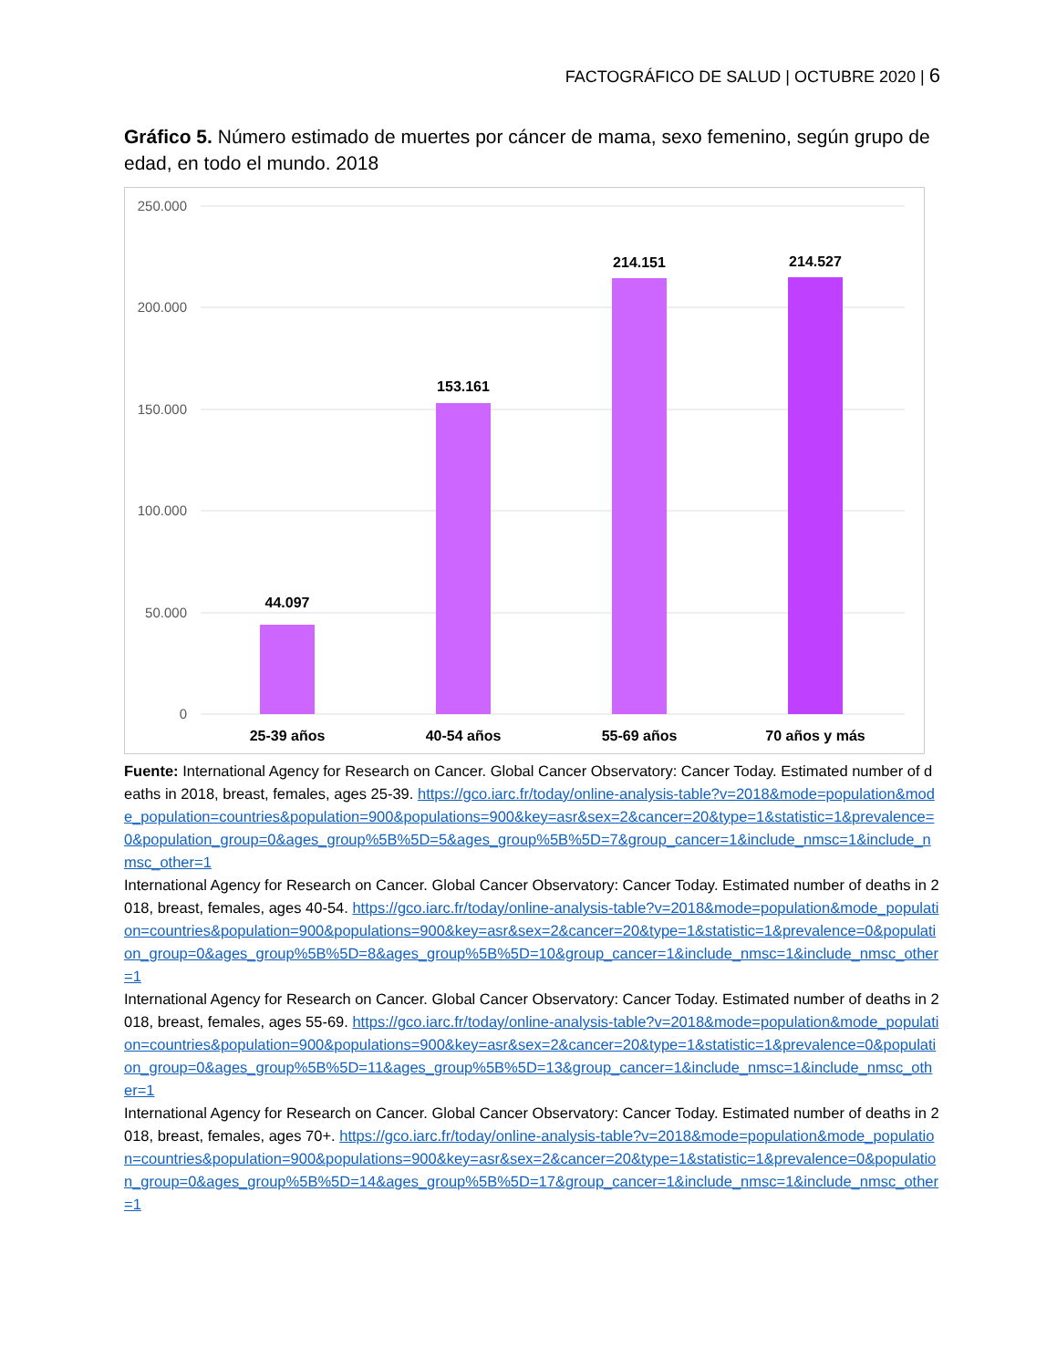FACTOGRÁFICO DE SALUD | OCTUBRE 2020 | 6
Gráfico 5. Número estimado de muertes por cáncer de mama, sexo femenino, según grupo de edad, en todo el mundo. 2018
250.000
200.000
150.000
100.000
50.000
0
44.097
153.161
214.151
214.527
25-39 años
40-54 años
55-69 años
70 años y más
Fuente: International Agency for Research on Cancer. Global Cancer Observatory: Cancer Today. Estimated number of deaths in 2018, breast, females, ages 25-39. https://gco.iarc.fr/today/online-analysis-table?v=2018&mode=population&mode_population=countries&population=900&populations=900&key=asr&sex=2&cancer=20&type=1&statistic=1&prevalence=0&population_group=0&ages_group%5B%5D=5&ages_group%5B%5D=7&group_cancer=1&include_nmsc=1&include_nmsc_other=1
International Agency for Research on Cancer. Global Cancer Observatory: Cancer Today. Estimated number of deaths in 2018, breast, females, ages 40-54. https://gco.iarc.fr/today/online-analysis-table?v=2018&mode=population&mode_population=countries&population=900&populations=900&key=asr&sex=2&cancer=20&type=1&statistic=1&prevalence=0&population_group=0&ages_group%5B%5D=8&ages_group%5B%5D=10&group_cancer=1&include_nmsc=1&include_nmsc_other=1
International Agency for Research on Cancer. Global Cancer Observatory: Cancer Today. Estimated number of deaths in 2018, breast, females, ages 55-69. https://gco.iarc.fr/today/online-analysis-table?v=2018&mode=population&mode_population=countries&population=900&populations=900&key=asr&sex=2&cancer=20&type=1&statistic=1&prevalence=0&population_group=0&ages_group%5B%5D=11&ages_group%5B%5D=13&group_cancer=1&include_nmsc=1&include_nmsc_other=1
International Agency for Research on Cancer. Global Cancer Observatory: Cancer Today. Estimated number of deaths in 2018, breast, females, ages 70+. https://gco.iarc.fr/today/online-analysis-table?v=2018&mode=population&mode_population=countries&population=900&populations=900&key=asr&sex=2&cancer=20&type=1&statistic=1&prevalence=0&population_group=0&ages_group%5B%5D=14&ages_group%5B%5D=17&group_cancer=1&include_nmsc=1&include_nmsc_other=1